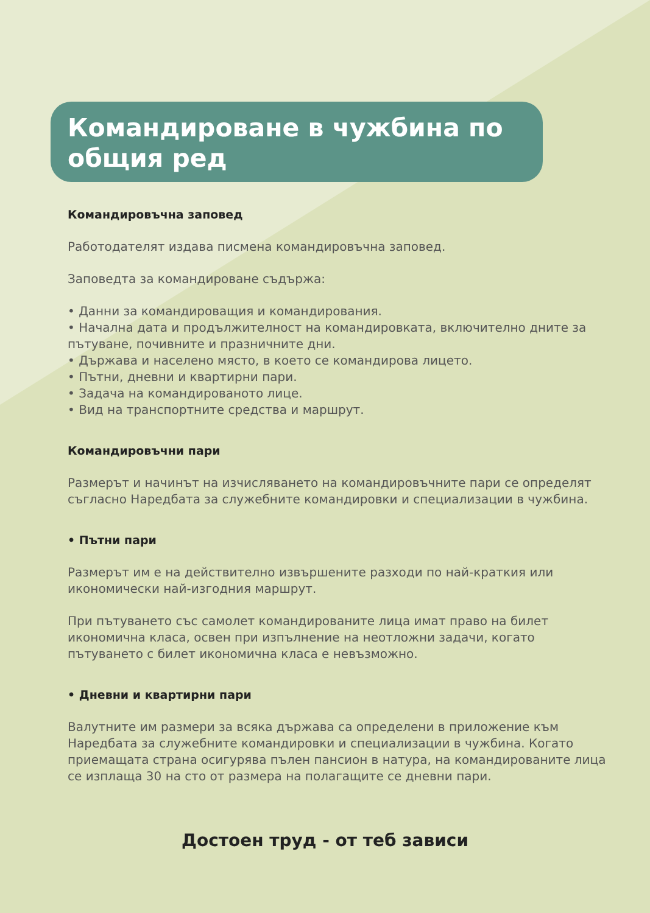Командироване в чужбина по общия ред
Командировъчна заповед
Работодателят издава писмена командировъчна заповед.
Заповедта за командироване съдържа:
• Данни за командироващия и командирования.
• Начална дата и продължителност на командировката, включително дните за пътуване, почивните и празничните дни.
• Държава и населено място, в което се командирова лицето.
• Пътни, дневни и квартирни пари.
• Задача на командированото лице.
• Вид на транспортните средства и маршрут.
Командировъчни пари
Размерът и начинът на изчисляването на командировъчните пари се определят съгласно Наредбата за служебните командировки и специализации в чужбина.
• Пътни пари
Размерът им е на действително извършените разходи по най-краткия или икономически най-изгодния маршрут.
При пътуването със самолет командированите лица имат право на билет икономична класа, освен при изпълнение на неотложни задачи, когато пътуването с билет икономична класа е невъзможно.
• Дневни и квартирни пари
Валутните им размери за всяка държава са определени в приложение към Наредбата за служебните командировки и специализации в чужбина. Когато приемащата страна осигурява пълен пансион в натура, на командированите лица се изплаща 30 на сто от размера на полагащите се дневни пари.
Достоен труд - от теб зависи